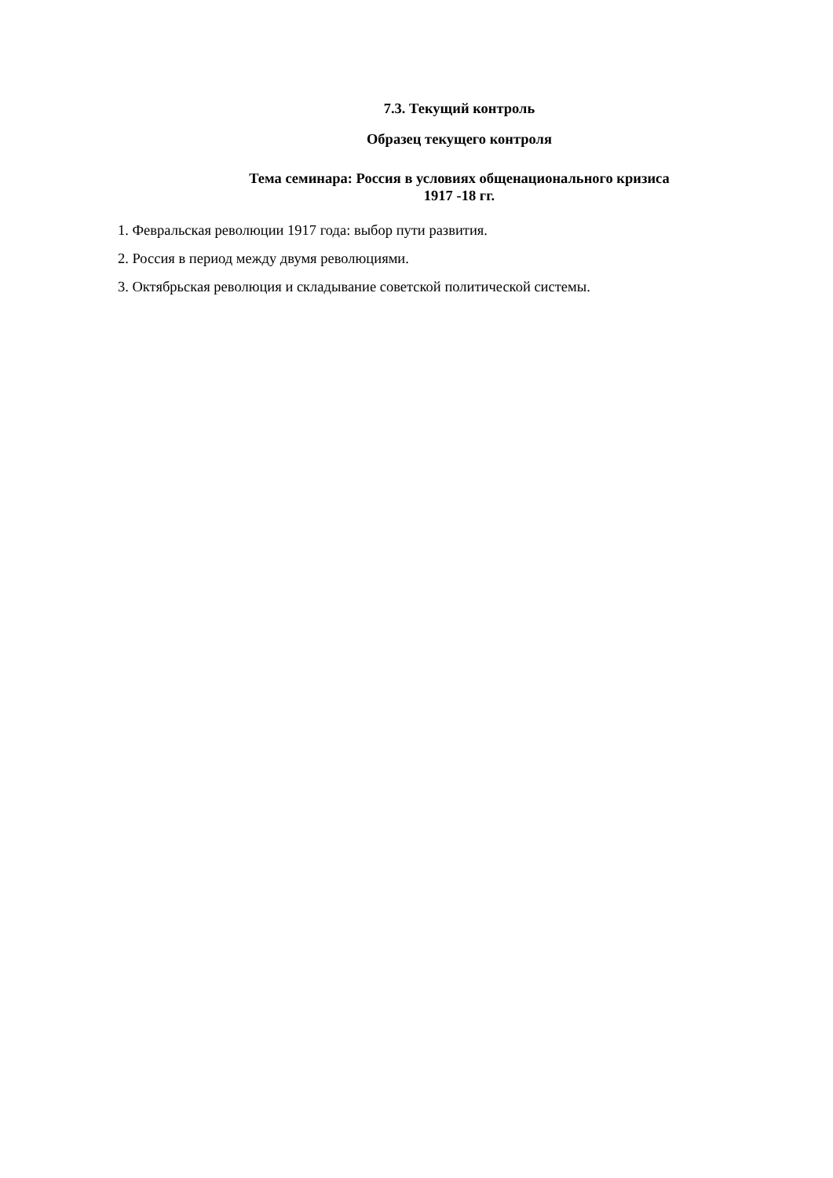7.3. Текущий контроль
Образец текущего контроля
Тема семинара: Россия в условиях общенационального кризиса
1917 -18 гг.
1. Февральская революции 1917 года: выбор пути развития.
2. Россия в период между двумя революциями.
3. Октябрьская революция и складывание советской политической системы.